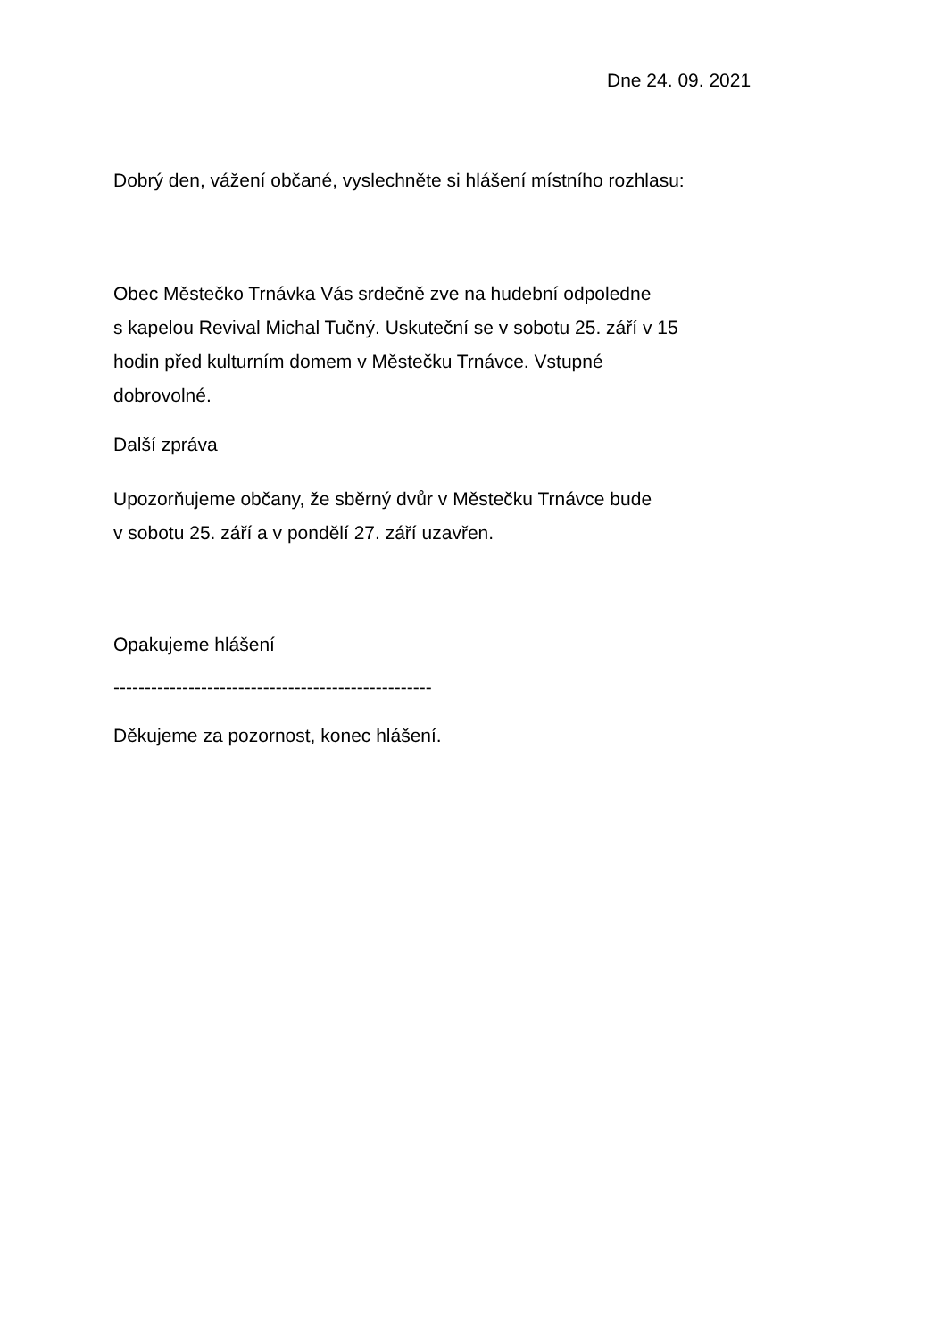Dne 24. 09. 2021
Dobrý den, vážení občané, vyslechněte si hlášení místního rozhlasu:
Obec Městečko Trnávka Vás srdečně zve na hudební odpoledne
s kapelou Revival Michal Tučný. Uskuteční se v sobotu 25. září v 15
hodin před kulturním domem v Městečku Trnávce. Vstupné
dobrovolné.
Další zpráva
Upozorňujeme občany, že sběrný dvůr v Městečku Trnávce bude
v sobotu 25. září a v pondělí 27. září uzavřen.
Opakujeme hlášení
---------------------------------------------------
Děkujeme za pozornost, konec hlášení.